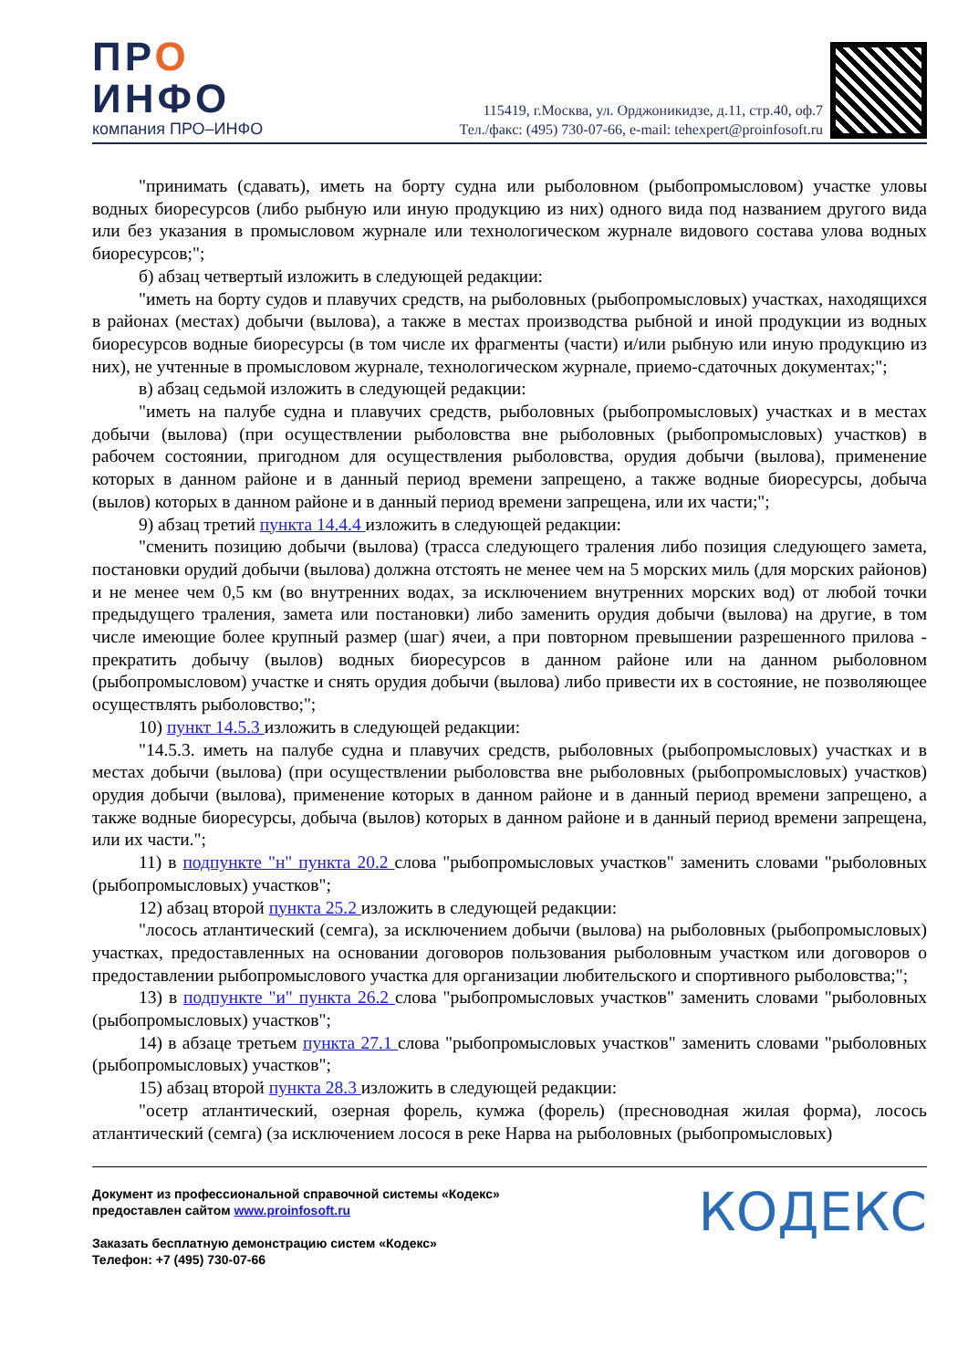ПРО
ИНФО
компания ПРО–ИНФО
115419, г.Москва, ул. Орджоникидзе, д.11, стр.40, оф.7
Тел./факс: (495) 730-07-66, e-mail: tehexpert@proinfosoft.ru
"принимать (сдавать), иметь на борту судна или рыболовном (рыбопромысловом) участке уловы водных биоресурсов (либо рыбную или иную продукцию из них) одного вида под названием другого вида или без указания в промысловом журнале или технологическом журнале видового состава улова водных биоресурсов;";
б) абзац четвертый изложить в следующей редакции:
"иметь на борту судов и плавучих средств, на рыболовных (рыбопромысловых) участках, находящихся в районах (местах) добычи (вылова), а также в местах производства рыбной и иной продукции из водных биоресурсов водные биоресурсы (в том числе их фрагменты (части) и/или рыбную или иную продукцию из них), не учтенные в промысловом журнале, технологическом журнале, приемо-сдаточных документах;";
в) абзац седьмой изложить в следующей редакции:
"иметь на палубе судна и плавучих средств, рыболовных (рыбопромысловых) участках и в местах добычи (вылова) (при осуществлении рыболовства вне рыболовных (рыбопромысловых) участков) в рабочем состоянии, пригодном для осуществления рыболовства, орудия добычи (вылова), применение которых в данном районе и в данный период времени запрещено, а также водные биоресурсы, добыча (вылов) которых в данном районе и в данный период времени запрещена, или их части;";
9) абзац третий пункта 14.4.4 изложить в следующей редакции:
"сменить позицию добычи (вылова) (трасса следующего траления либо позиция следующего замета, постановки орудий добычи (вылова) должна отстоять не менее чем на 5 морских миль (для морских районов) и не менее чем 0,5 км (во внутренних водах, за исключением внутренних морских вод) от любой точки предыдущего траления, замета или постановки) либо заменить орудия добычи (вылова) на другие, в том числе имеющие более крупный размер (шаг) ячеи, а при повторном превышении разрешенного прилова - прекратить добычу (вылов) водных биоресурсов в данном районе или на данном рыболовном (рыбопромысловом) участке и снять орудия добычи (вылова) либо привести их в состояние, не позволяющее осуществлять рыболовство;";
10) пункт 14.5.3 изложить в следующей редакции:
"14.5.3. иметь на палубе судна и плавучих средств, рыболовных (рыбопромысловых) участках и в местах добычи (вылова) (при осуществлении рыболовства вне рыболовных (рыбопромысловых) участков) орудия добычи (вылова), применение которых в данном районе и в данный период времени запрещено, а также водные биоресурсы, добыча (вылов) которых в данном районе и в данный период времени запрещена, или их части.";
11) в подпункте "н" пункта 20.2 слова "рыбопромысловых участков" заменить словами "рыболовных (рыбопромысловых) участков";
12) абзац второй пункта 25.2 изложить в следующей редакции:
"лосось атлантический (семга), за исключением добычи (вылова) на рыболовных (рыбопромысловых) участках, предоставленных на основании договоров пользования рыболовным участком или договоров о предоставлении рыбопромыслового участка для организации любительского и спортивного рыболовства;";
13) в подпункте "и" пункта 26.2 слова "рыбопромысловых участков" заменить словами "рыболовных (рыбопромысловых) участков";
14) в абзаце третьем пункта 27.1 слова "рыбопромысловых участков" заменить словами "рыболовных (рыбопромысловых) участков";
15) абзац второй пункта 28.3 изложить в следующей редакции:
"осетр атлантический, озерная форель, кумжа (форель) (пресноводная жилая форма), лосось атлантический (семга) (за исключением лосося в реке Нарва на рыболовных (рыбопромысловых)
Документ из профессиональной справочной системы «Кодекс»
предоставлен сайтом www.proinfosoft.ru
Заказать бесплатную демонстрацию систем «Кодекс»
Телефон: +7 (495) 730-07-66
КОДЕКС